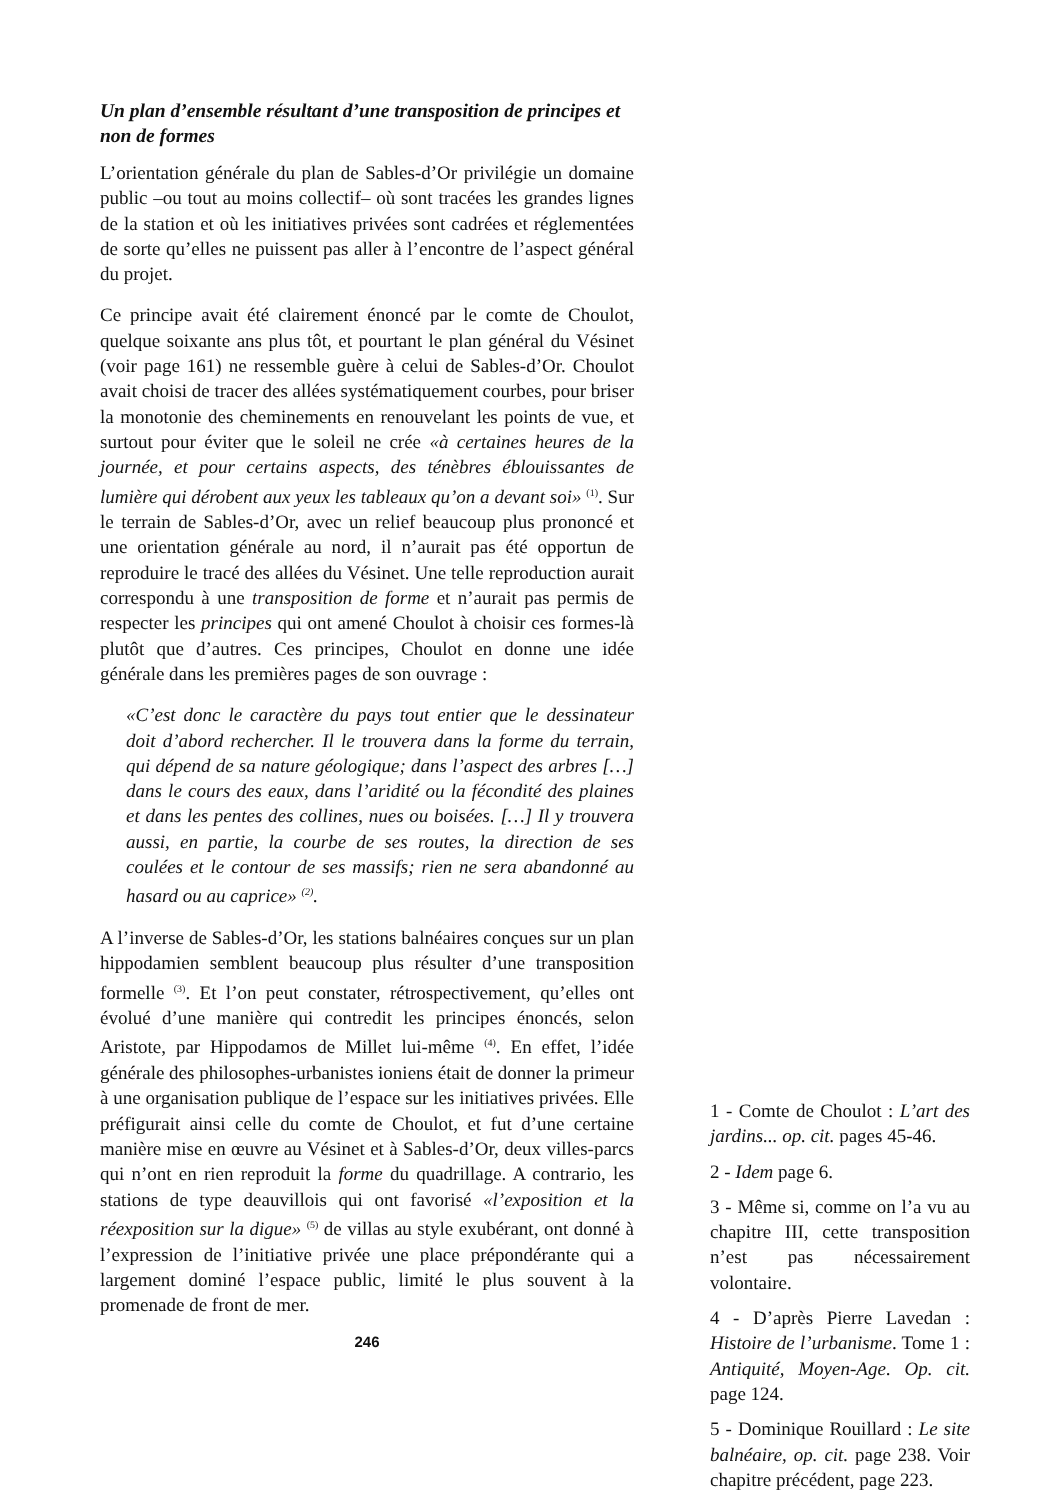Un plan d’ensemble résultant d’une transposition de principes et non de formes
L’orientation générale du plan de Sables-d’Or privilégie un domaine public –ou tout au moins collectif– où sont tracées les grandes lignes de la station et où les initiatives privées sont cadrées et réglementées de sorte qu’elles ne puissent pas aller à l’encontre de l’aspect général du projet.
Ce principe avait été clairement énoncé par le comte de Choulot, quelque soixante ans plus tôt, et pourtant le plan général du Vésinet (voir page 161) ne ressemble guère à celui de Sables-d’Or. Choulot avait choisi de tracer des allées systématiquement courbes, pour briser la monotonie des cheminements en renouvelant les points de vue, et surtout pour éviter que le soleil ne crée «à certaines heures de la journée, et pour certains aspects, des ténèbres éblouissantes de lumière qui dérobent aux yeux les tableaux qu’on a devant soi» <sup>(1)</sup>. Sur le terrain de Sables-d’Or, avec un relief beaucoup plus prononcé et une orientation générale au nord, il n’aurait pas été opportun de reproduire le tracé des allées du Vésinet. Une telle reproduction aurait correspondu à une transposition de forme et n’aurait pas permis de respecter les principes qui ont amené Choulot à choisir ces formes-là plutôt que d’autres. Ces principes, Choulot en donne une idée générale dans les premières pages de son ouvrage :
«C’est donc le caractère du pays tout entier que le dessinateur doit d’abord rechercher. Il le trouvera dans la forme du terrain, qui dépend de sa nature géologique; dans l’aspect des arbres […] dans le cours des eaux, dans l’aridité ou la fécondité des plaines et dans les pentes des collines, nues ou boisées. […] Il y trouvera aussi, en partie, la courbe de ses routes, la direction de ses coulées et le contour de ses massifs; rien ne sera abandonné au hasard ou au caprice» <sup>(2)</sup>.
A l’inverse de Sables-d’Or, les stations balnéaires conçues sur un plan hippodamien semblent beaucoup plus résulter d’une transposition formelle <sup>(3)</sup>. Et l’on peut constater, rétrospectivement, qu’elles ont évolué d’une manière qui contredit les principes énoncés, selon Aristote, par Hippodamos de Millet lui-même <sup>(4)</sup>. En effet, l’idée générale des philosophes-urbanistes ioniens était de donner la primeur à une organisation publique de l’espace sur les initiatives privées. Elle préfigurait ainsi celle du comte de Choulot, et fut d’une certaine manière mise en œuvre au Vésinet et à Sables-d’Or, deux villes-parcs qui n’ont en rien reproduit la forme du quadrillage. A contrario, les stations de type deauvillois qui ont favorisé «l’exposition et la réexposition sur la digue» <sup>(5)</sup> de villas au style exubérant, ont donné à l’expression de l’initiative privée une place prépondérante qui a largement dominé l’espace public, limité le plus souvent à la promenade de front de mer.
246
1 - Comte de Choulot : L’art des jardins... op. cit. pages 45-46.
2 - Idem page 6.
3 - Même si, comme on l’a vu au chapitre III, cette transposition n’est pas nécessairement volontaire.
4 - D’après Pierre Lavedan : Histoire de l’urbanisme. Tome 1 : Antiquité, Moyen-Age. Op. cit. page 124.
5 - Dominique Rouillard : Le site balnéaire, op. cit. page 238. Voir chapitre précédent, page 223.